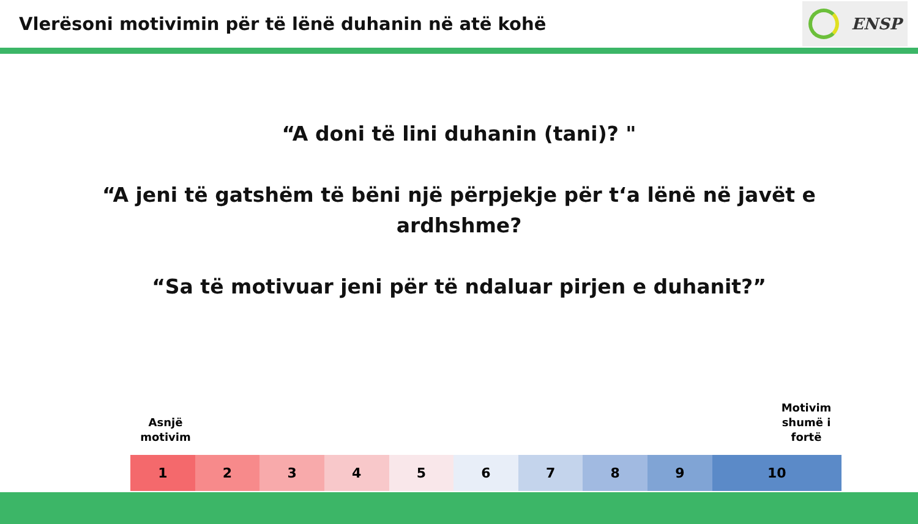Vlerësoni motivimin për të lënë duhanin në atë kohë
ENSP
“A doni të lini duhanin (tani)? "
“A jeni të gatshëm të bëni një përpjekje për t‘a lënë në javët e
ardhshme?
“Sa të motivuar jeni për të ndaluar pirjen e duhanit?”
Asnjë
motivim
Motivim
shumë i
fortë
| 1 | 2 | 3 | 4 | 5 | 6 | 7 | 8 | 9 | 10 |